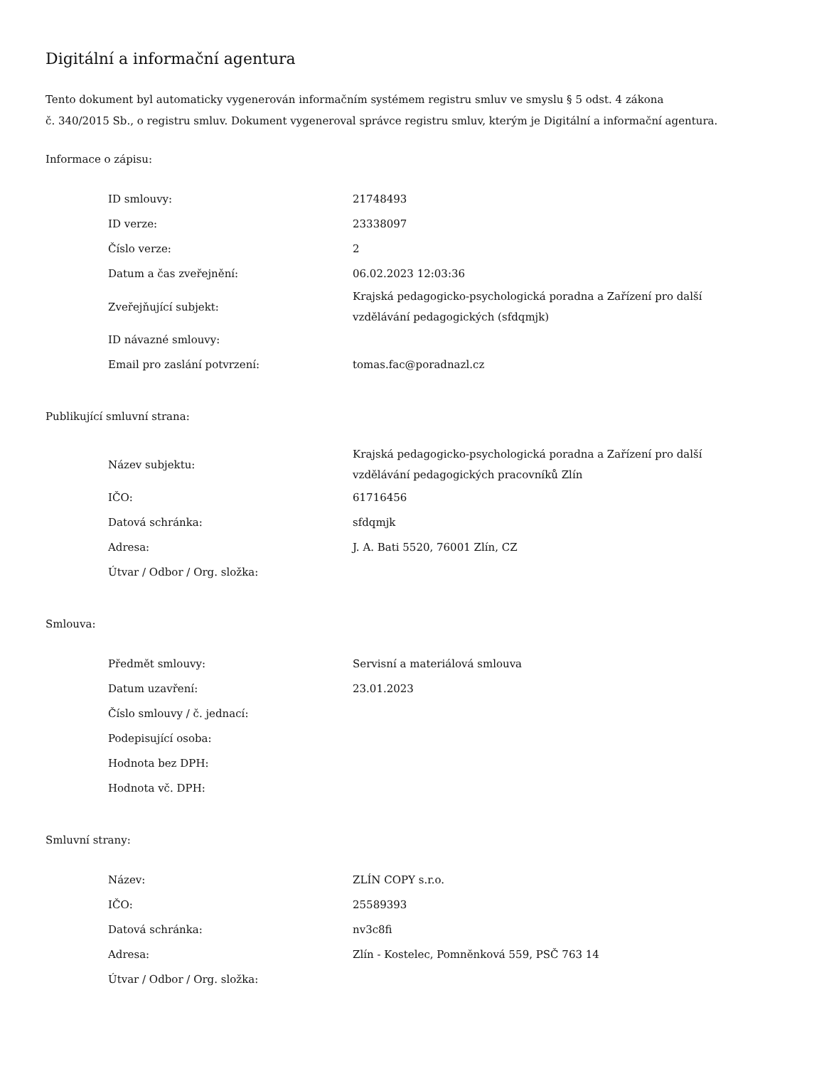Digitální a informační agentura
Tento dokument byl automaticky vygenerován informačním systémem registru smluv ve smyslu § 5 odst. 4 zákona
č. 340/2015 Sb., o registru smluv. Dokument vygeneroval správce registru smluv, kterým je Digitální a informační agentura.
Informace o zápisu:
| ID smlouvy: | 21748493 |
| ID verze: | 23338097 |
| Číslo verze: | 2 |
| Datum a čas zveřejnění: | 06.02.2023 12:03:36 |
| Zveřejňující subjekt: | Krajská pedagogicko-psychologická poradna a Zařízení pro další vzdělávání pedagogických (sfdqmjk) |
| ID návazné smlouvy: | |
| Email pro zaslání potvrzení: | tomas.fac@poradnazl.cz |
Publikující smluvní strana:
| Název subjektu: | Krajská pedagogicko-psychologická poradna a Zařízení pro další vzdělávání pedagogických pracovníků Zlín |
| IČO: | 61716456 |
| Datová schránka: | sfdqmjk |
| Adresa: | J. A. Bati 5520, 76001 Zlín, CZ |
| Útvar / Odbor / Org. složka: | |
Smlouva:
| Předmět smlouvy: | Servisní a materiálová smlouva |
| Datum uzavření: | 23.01.2023 |
| Číslo smlouvy / č. jednací: | |
| Podepisující osoba: | |
| Hodnota bez DPH: | |
| Hodnota vč. DPH: | |
Smluvní strany:
| Název: | ZLÍN COPY s.r.o. |
| IČO: | 25589393 |
| Datová schránka: | nv3c8fi |
| Adresa: | Zlín - Kostelec, Pomněnková 559, PSČ 763 14 |
| Útvar / Odbor / Org. složka: | |